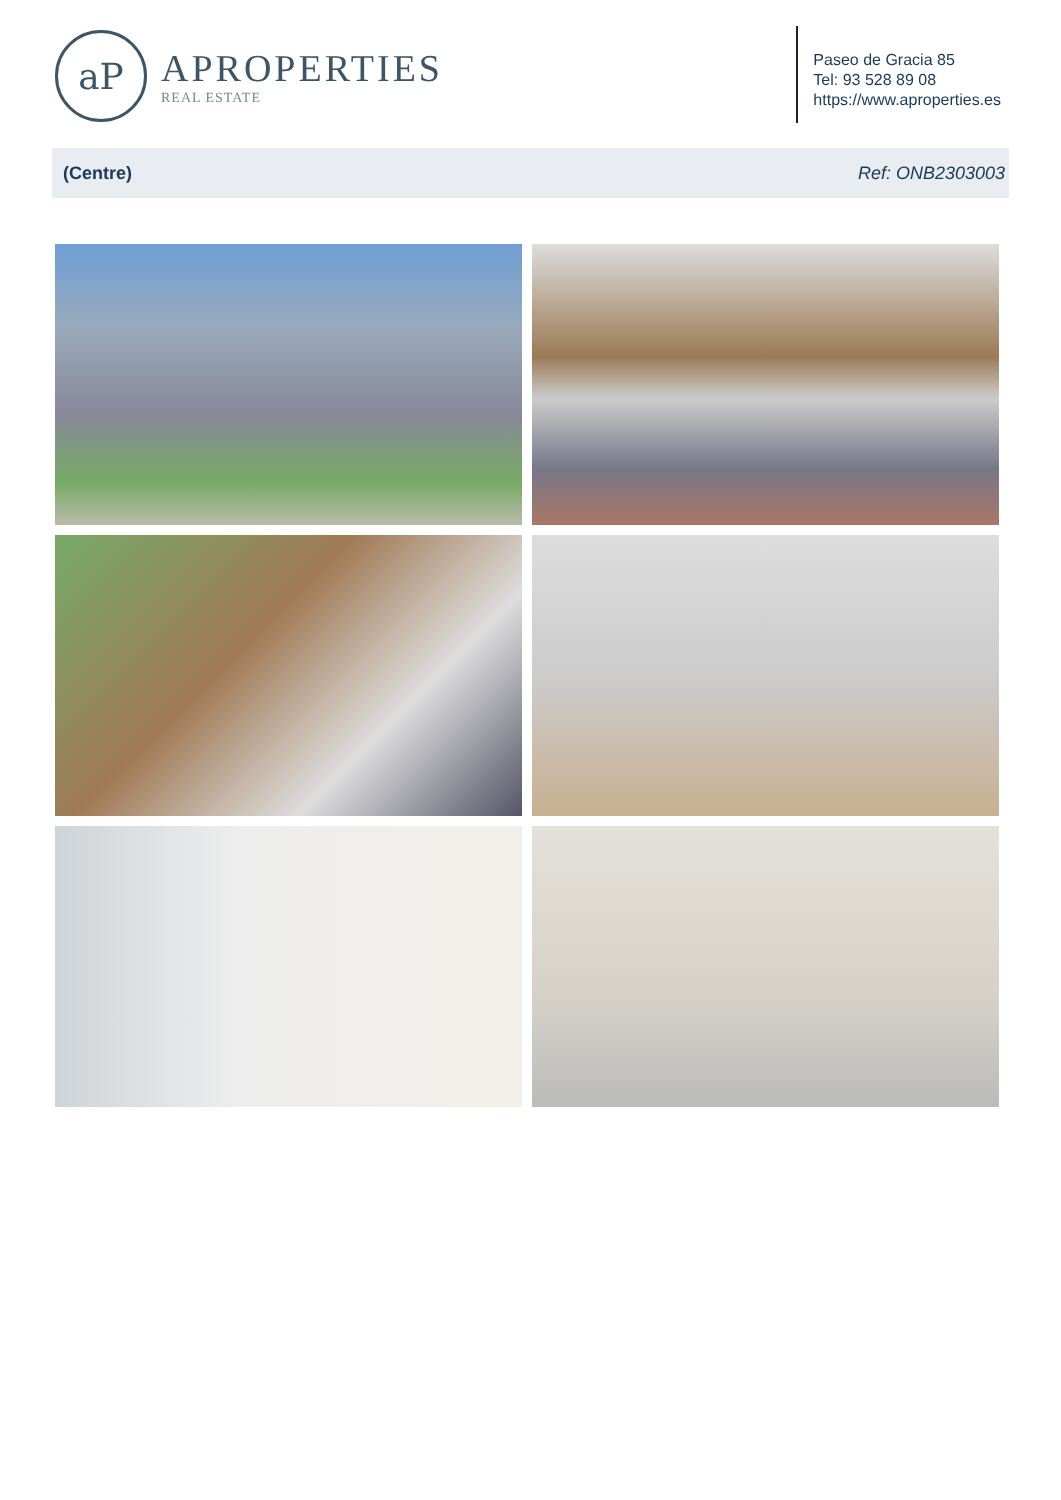aP
APROPERTIES
REAL ESTATE
Paseo de Gracia 85
Tel: 93 528 89 08
https://www.aproperties.es
(Centre) Ref: ONB2303003